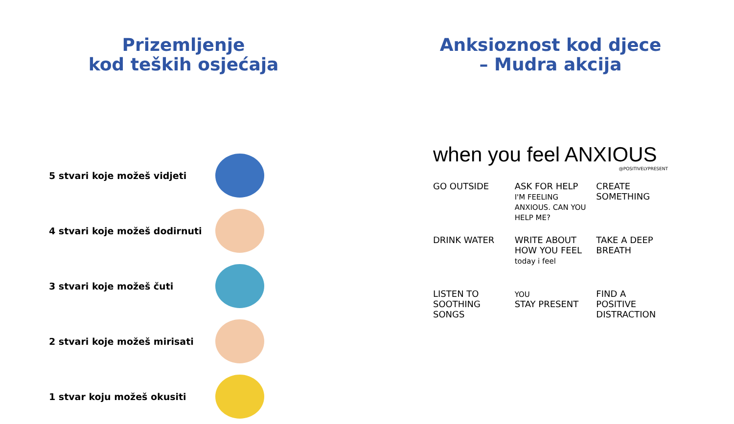Prizemljenje
kod teških osjećaja
5 stvari koje možeš vidjeti
4 stvari koje možeš dodirnuti
3 stvari koje možeš čuti
2 stvari koje možeš mirisati
1 stvar koju možeš okusiti
Anksioznost kod djece
– Mudra akcija
when you feel ANXIOUS
@POSITIVELYPRESENT
GO OUTSIDE
ASK FOR HELP
I'M FEELING ANXIOUS. CAN YOU HELP ME?
CREATE SOMETHING
DRINK WATER
WRITE ABOUT HOW YOU FEEL
today i feel
TAKE A DEEP BREATH
LISTEN TO SOOTHING SONGS
YOU
STAY PRESENT
FIND A POSITIVE DISTRACTION